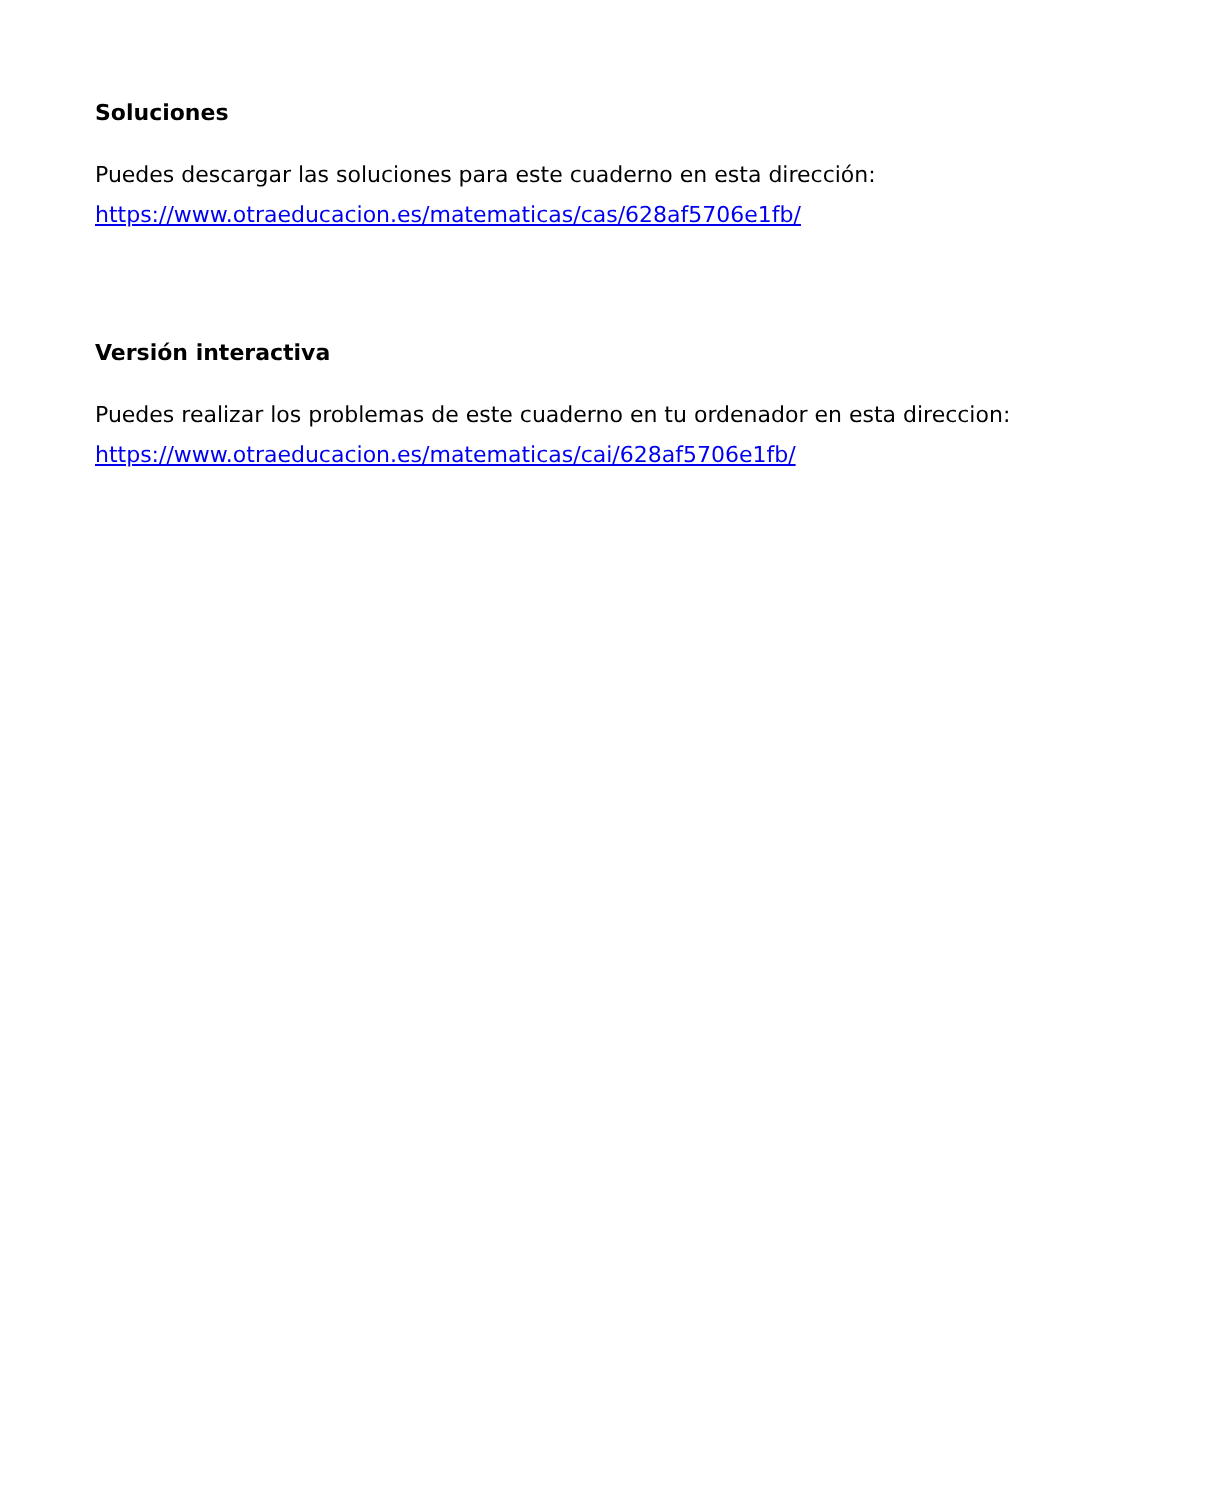Soluciones
Puedes descargar las soluciones para este cuaderno en esta dirección:
https://www.otraeducacion.es/matematicas/cas/628af5706e1fb/
Versión interactiva
Puedes realizar los problemas de este cuaderno en tu ordenador en esta direccion:
https://www.otraeducacion.es/matematicas/cai/628af5706e1fb/